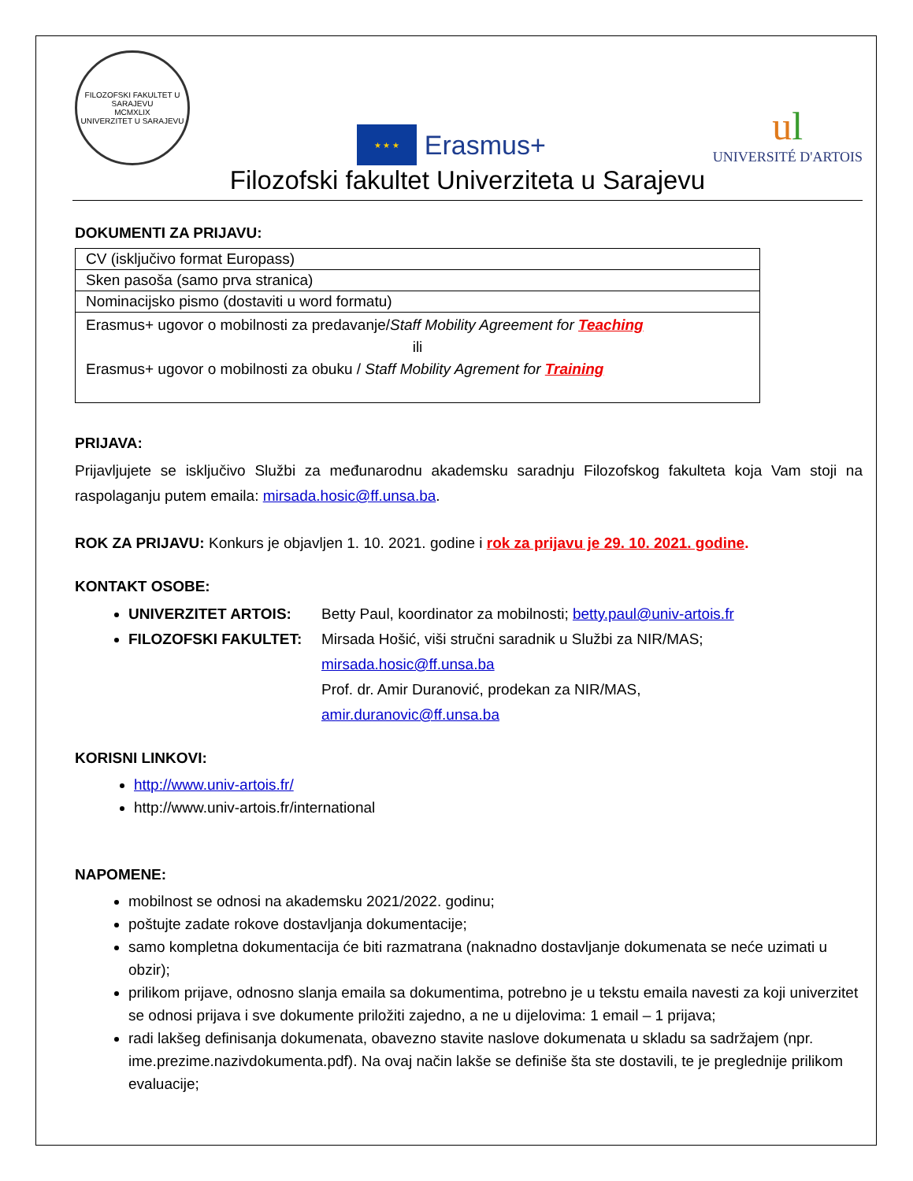FILOZOFSKI FAKULTET U SARAJEVU
MCMXLIX
UNIVERZITET U SARAJEVU
★ ★ ★
Erasmus+
ul
UNIVERSITÉ D'ARTOIS
Filozofski fakultet Univerziteta u Sarajevu
DOKUMENTI ZA PRIJAVU:
| CV (isključivo format Europass) |
| Sken pasoša (samo prva stranica) |
| Nominacijsko pismo (dostaviti u word formatu) |
| Erasmus+ ugovor o mobilnosti za predavanje/ Staff Mobility Agreement for Teaching ili Erasmus+ ugovor o mobilnosti za obuku / Staff Mobility Agrement for Training |
PRIJAVA:
Prijavljujete se isključivo Službi za međunarodnu akademsku saradnju Filozofskog fakulteta koja Vam stoji na raspolaganju putem emaila: mirsada.hosic@ff.unsa.ba.
ROK ZA PRIJAVU: Konkurs je objavljen 1. 10. 2021. godine i rok za prijavu je 29. 10. 2021. godine.
KONTAKT OSOBE:
UNIVERZITET ARTOIS: Betty Paul, koordinator za mobilnosti; betty.paul@univ-artois.fr
FILOZOFSKI FAKULTET: Mirsada Hošić, viši stručni saradnik u Službi za NIR/MAS;
mirsada.hosic@ff.unsa.ba
Prof. dr. Amir Duranović, prodekan za NIR/MAS,
amir.duranovic@ff.unsa.ba
KORISNI LINKOVI:
http://www.univ-artois.fr/
http://www.univ-artois.fr/international
NAPOMENE:
mobilnost se odnosi na akademsku 2021/2022. godinu;
poštujte zadate rokove dostavljanja dokumentacije;
samo kompletna dokumentacija će biti razmatrana (naknadno dostavljanje dokumenata se neće uzimati u obzir);
prilikom prijave, odnosno slanja emaila sa dokumentima, potrebno je u tekstu emaila navesti za koji univerzitet se odnosi prijava i sve dokumente priložiti zajedno, a ne u dijelovima: 1 email – 1 prijava;
radi lakšeg definisanja dokumenata, obavezno stavite naslove dokumenata u skladu sa sadržajem (npr. ime.prezime.nazivdokumenta.pdf). Na ovaj način lakše se definiše šta ste dostavili, te je preglednije prilikom evaluacije;